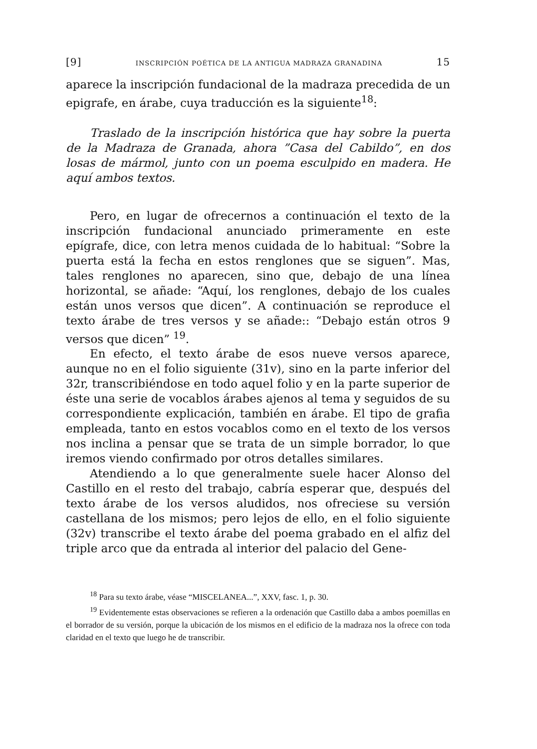[9] INSCRIPCIÓN POÉTICA DE LA ANTIGUA MADRAZA GRANADINA 15
aparece la inscripción fundacional de la madraza precedida de un epigrafe, en árabe, cuya traducción es la siguiente<sup>18</sup>:
Traslado de la inscripción histórica que hay sobre la puerta de la Madraza de Granada, ahora ”Casa del Cabildo”, en dos losas de mármol, junto con un poema esculpido en madera. He aquí ambos textos.
Pero, en lugar de ofrecernos a continuación el texto de la inscripción fundacional anunciado primeramente en este epígrafe, dice, con letra menos cuidada de lo habitual: “Sobre la puerta está la fecha en estos renglones que se siguen”. Mas, tales renglones no aparecen, sino que, debajo de una línea horizontal, se añade: “Aquí, los renglones, debajo de los cuales están unos versos que dicen”. A continuación se reproduce el texto árabe de tres versos y se añade:: “Debajo están otros 9 versos que dicen” <sup>19</sup>.
En efecto, el texto árabe de esos nueve versos aparece, aunque no en el folio siguiente (31v), sino en la parte inferior del 32r, transcribiéndose en todo aquel folio y en la parte superior de éste una serie de vocablos árabes ajenos al tema y seguidos de su correspondiente explicación, también en árabe. El tipo de grafia empleada, tanto en estos vocablos como en el texto de los versos nos inclina a pensar que se trata de un simple borrador, lo que iremos viendo confirmado por otros detalles similares.
Atendiendo a lo que generalmente suele hacer Alonso del Castillo en el resto del trabajo, cabría esperar que, después del texto árabe de los versos aludidos, nos ofreciese su versión castellana de los mismos; pero lejos de ello, en el folio siguiente (32v) transcribe el texto árabe del poema grabado en el alfiz del triple arco que da entrada al interior del palacio del Gene-
<sup>18</sup> Para su texto árabe, véase “MISCELANEA...”, XXV, fasc. 1, p. 30.
<sup>19</sup> Evidentemente estas observaciones se refieren a la ordenación que Castillo daba a ambos poemillas en el borrador de su versión, porque la ubicación de los mismos en el edificio de la madraza nos la ofrece con toda claridad en el texto que luego he de transcribir.